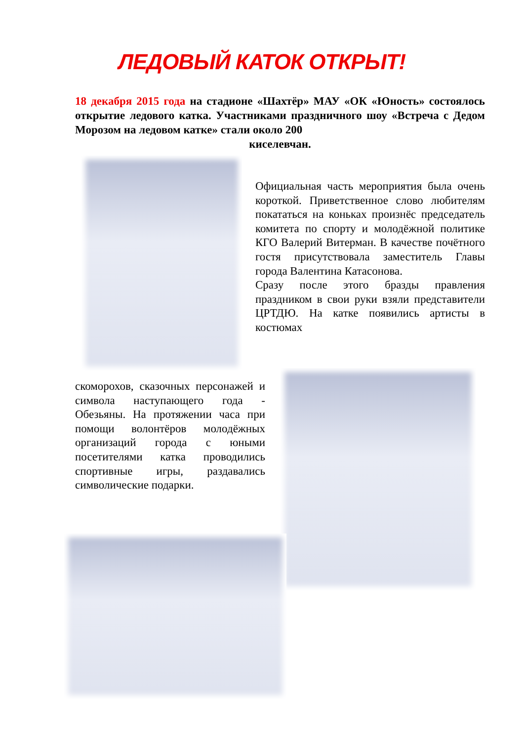ЛЕДОВЫЙ КАТОК ОТКРЫТ!
18 декабря 2015 года на стадионе «Шахтёр» МАУ «ОК «Юность» состоялось открытие ледового катка. Участниками праздничного шоу «Встреча с Дедом Морозом на ледовом катке» стали около 200
киселевчан.
Официальная часть мероприятия была очень короткой. Приветственное слово любителям покататься на коньках произнёс председатель комитета по спорту и молодёжной политике КГО Валерий Витерман. В качестве почётного гостя присутствовала заместитель Главы города Валентина Катасонова.
Сразу после этого бразды правления праздником в свои руки взяли представители ЦРТДЮ. На катке появились артисты в костюмах
скоморохов, сказочных персонажей и символа наступающего года - Обезьяны. На протяжении часа при помощи волонтёров молодёжных организаций города с юными посетителями катка проводились спортивные игры, раздавались символические подарки.